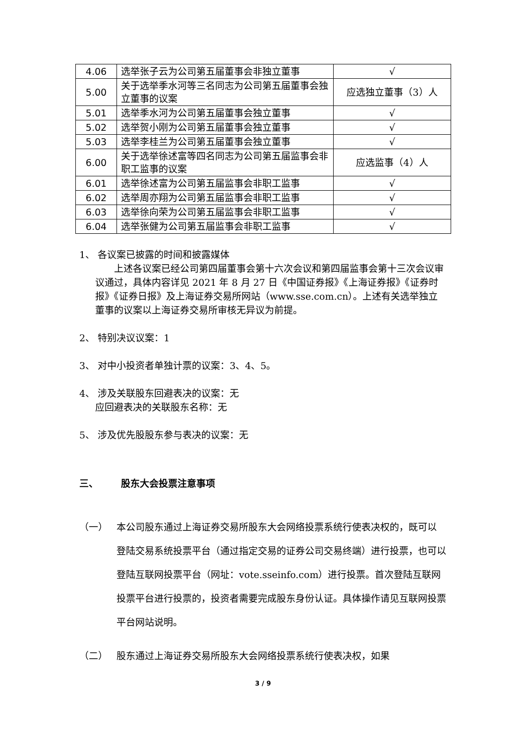| 4.06 | 选举张子云为公司第五届董事会非独立董事 | √ |
| 5.00 | 关于选举季水河等三名同志为公司第五届董事会独立董事的议案 | 应选独立董事（3）人 |
| 5.01 | 选举季水河为公司第五届董事会独立董事 | √ |
| 5.02 | 选举贺小刚为公司第五届董事会独立董事 | √ |
| 5.03 | 选举李桂兰为公司第五届董事会独立董事 | √ |
| 6.00 | 关于选举徐述富等四名同志为公司第五届监事会非职工监事的议案 | 应选监事（4）人 |
| 6.01 | 选举徐述富为公司第五届监事会非职工监事 | √ |
| 6.02 | 选举周亦翔为公司第五届监事会非职工监事 | √ |
| 6.03 | 选举徐向荣为公司第五届监事会非职工监事 | √ |
| 6.04 | 选举张健为公司第五届监事会非职工监事 | √ |
1、 各议案已披露的时间和披露媒体
上述各议案已经公司第四届董事会第十六次会议和第四届监事会第十三次会议审议通过，具体内容详见 2021 年 8 月 27 日《中国证券报》《上海证券报》《证券时报》《证券日报》及上海证券交易所网站（www.sse.com.cn）。上述有关选举独立董事的议案以上海证券交易所审核无异议为前提。
2、 特别决议议案：1
3、 对中小投资者单独计票的议案：3、4、5。
4、 涉及关联股东回避表决的议案：无
应回避表决的关联股东名称：无
5、 涉及优先股股东参与表决的议案：无
三、 股东大会投票注意事项
（一） 本公司股东通过上海证券交易所股东大会网络投票系统行使表决权的，既可以登陆交易系统投票平台（通过指定交易的证券公司交易终端）进行投票，也可以登陆互联网投票平台（网址：vote.sseinfo.com）进行投票。首次登陆互联网投票平台进行投票的，投资者需要完成股东身份认证。具体操作请见互联网投票平台网站说明。
（二） 股东通过上海证券交易所股东大会网络投票系统行使表决权，如果
3 / 9